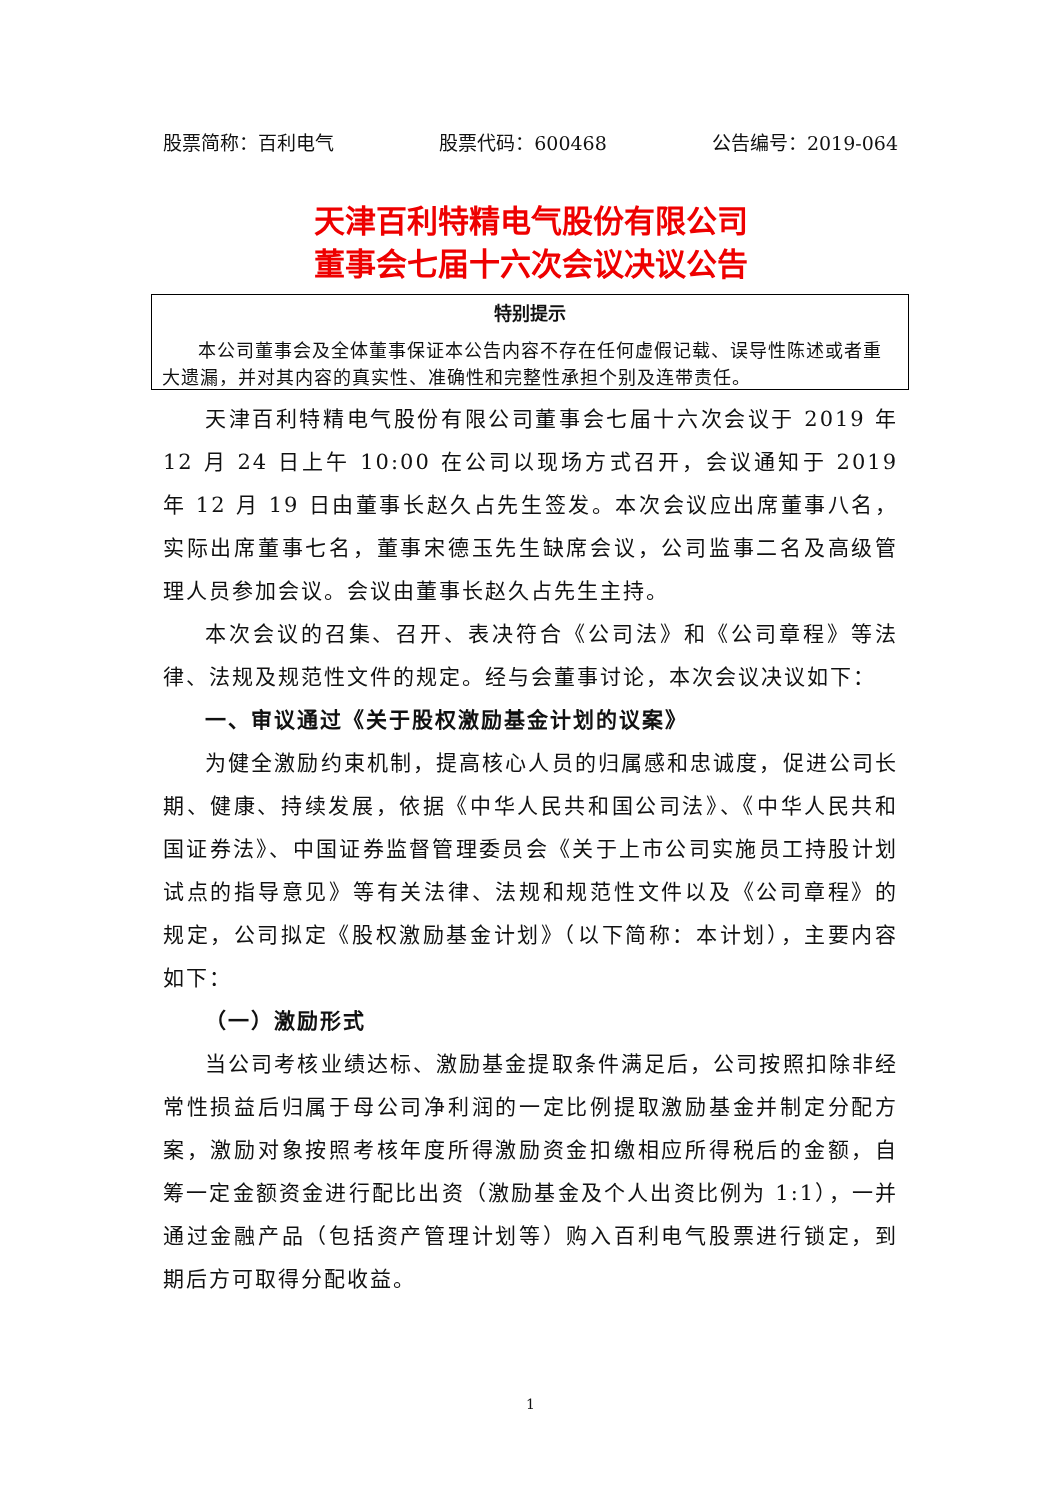股票简称：百利电气 股票代码：600468 公告编号：2019-064
天津百利特精电气股份有限公司
董事会七届十六次会议决议公告
特别提示
本公司董事会及全体董事保证本公告内容不存在任何虚假记载、误导性陈述或者重大遗漏，并对其内容的真实性、准确性和完整性承担个别及连带责任。
天津百利特精电气股份有限公司董事会七届十六次会议于 2019 年 12 月 24 日上午 10:00 在公司以现场方式召开，会议通知于 2019 年 12 月 19 日由董事长赵久占先生签发。本次会议应出席董事八名，实际出席董事七名，董事宋德玉先生缺席会议，公司监事二名及高级管理人员参加会议。会议由董事长赵久占先生主持。
本次会议的召集、召开、表决符合《公司法》和《公司章程》等法律、法规及规范性文件的规定。经与会董事讨论，本次会议决议如下：
一、审议通过《关于股权激励基金计划的议案》
为健全激励约束机制，提高核心人员的归属感和忠诚度，促进公司长期、健康、持续发展，依据《中华人民共和国公司法》、《中华人民共和国证券法》、中国证券监督管理委员会《关于上市公司实施员工持股计划试点的指导意见》等有关法律、法规和规范性文件以及《公司章程》的规定，公司拟定《股权激励基金计划》（以下简称：本计划），主要内容如下：
（一）激励形式
当公司考核业绩达标、激励基金提取条件满足后，公司按照扣除非经常性损益后归属于母公司净利润的一定比例提取激励基金并制定分配方案，激励对象按照考核年度所得激励资金扣缴相应所得税后的金额，自筹一定金额资金进行配比出资（激励基金及个人出资比例为 1:1），一并通过金融产品（包括资产管理计划等）购入百利电气股票进行锁定，到期后方可取得分配收益。
1